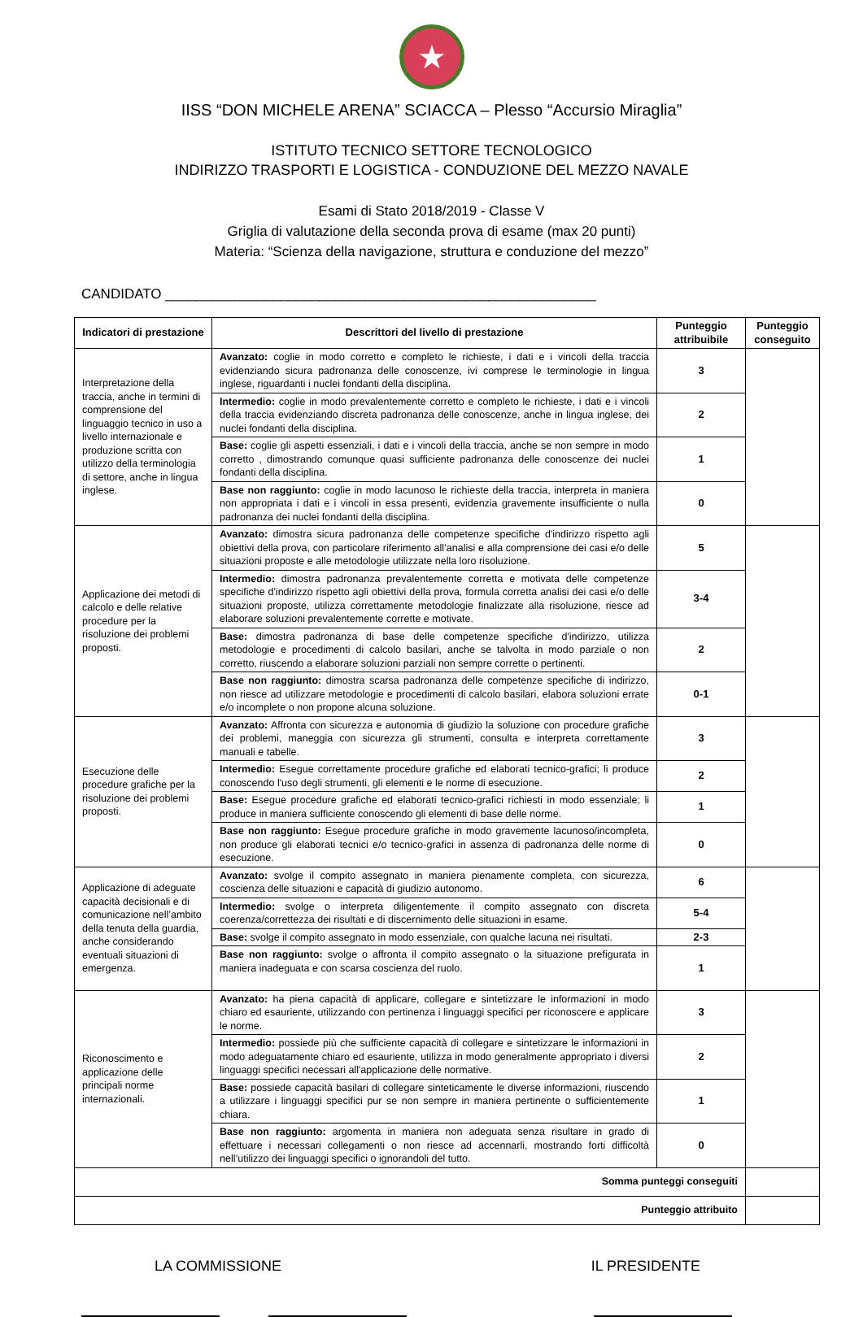★
IISS “DON MICHELE ARENA” SCIACCA – Plesso “Accursio Miraglia”
ISTITUTO TECNICO SETTORE TECNOLOGICO
INDIRIZZO TRASPORTI E LOGISTICA - CONDUZIONE DEL MEZZO NAVALE
Esami di Stato 2018/2019 - Classe V
Griglia di valutazione della seconda prova di esame (max 20 punti)
Materia: “Scienza della navigazione, struttura e conduzione del mezzo”
CANDIDATO ________________________________________________________
| Indicatori di prestazione | Descrittori del livello di prestazione | Punteggio attribuibile | Punteggio conseguito |
| --- | --- | --- | --- |
| Interpretazione della traccia, anche in termini di comprensione del linguaggio tecnico in uso a livello internazionale e produzione scritta con utilizzo della terminologia di settore, anche in lingua inglese. | Avanzato: coglie in modo corretto e completo le richieste, i dati e i vincoli della traccia evidenziando sicura padronanza delle conoscenze, ivi comprese le terminologie in lingua inglese, riguardanti i nuclei fondanti della disciplina. | 3 | |
| | Intermedio: coglie in modo prevalentemente corretto e completo le richieste, i dati e i vincoli della traccia evidenziando discreta padronanza delle conoscenze, anche in lingua inglese, dei nuclei fondanti della disciplina. | 2 | |
| | Base: coglie gli aspetti essenziali, i dati e i vincoli della traccia, anche se non sempre in modo corretto , dimostrando comunque quasi sufficiente padronanza delle conoscenze dei nuclei fondanti della disciplina. | 1 | |
| | Base non raggiunto: coglie in modo lacunoso le richieste della traccia, interpreta in maniera non appropriata i dati e i vincoli in essa presenti, evidenzia gravemente insufficiente o nulla padronanza dei nuclei fondanti della disciplina. | 0 | |
| Applicazione dei metodi di calcolo e delle relative procedure per la risoluzione dei problemi proposti. | Avanzato: dimostra sicura padronanza delle competenze specifiche d'indirizzo rispetto agli obiettivi della prova, con particolare riferimento all’analisi e alla comprensione dei casi e/o delle situazioni proposte e alle metodologie utilizzate nella loro risoluzione. | 5 | |
| | Intermedio: dimostra padronanza prevalentemente corretta e motivata delle competenze specifiche d'indirizzo rispetto agli obiettivi della prova, formula corretta analisi dei casi e/o delle situazioni proposte, utilizza correttamente metodologie finalizzate alla risoluzione, riesce ad elaborare soluzioni prevalentemente corrette e motivate. | 3-4 | |
| | Base: dimostra padronanza di base delle competenze specifiche d'indirizzo, utilizza metodologie e procedimenti di calcolo basilari, anche se talvolta in modo parziale o non corretto, riuscendo a elaborare soluzioni parziali non sempre corrette o pertinenti. | 2 | |
| | Base non raggiunto: dimostra scarsa padronanza delle competenze specifiche di indirizzo, non riesce ad utilizzare metodologie e procedimenti di calcolo basilari, elabora soluzioni errate e/o incomplete o non propone alcuna soluzione. | 0-1 | |
| Esecuzione delle procedure grafiche per la risoluzione dei problemi proposti. | Avanzato: Affronta con sicurezza e autonomia di giudizio la soluzione con procedure grafiche dei problemi, maneggia con sicurezza gli strumenti, consulta e interpreta correttamente manuali e tabelle. | 3 | |
| | Intermedio: Esegue correttamente procedure grafiche ed elaborati tecnico-grafici; li produce conoscendo l'uso degli strumenti, gli elementi e le norme di esecuzione. | 2 | |
| | Base: Esegue procedure grafiche ed elaborati tecnico-grafici richiesti in modo essenziale; li produce in maniera sufficiente conoscendo gli elementi di base delle norme. | 1 | |
| | Base non raggiunto: Esegue procedure grafiche in modo gravemente lacunoso/incompleta, non produce gli elaborati tecnici e/o tecnico-grafici in assenza di padronanza delle norme di esecuzione. | 0 | |
| Applicazione di adeguate capacità decisionali e di comunicazione nell’ambito della tenuta della guardia, anche considerando eventuali situazioni di emergenza. | Avanzato: svolge il compito assegnato in maniera pienamente completa, con sicurezza, coscienza delle situazioni e capacità di giudizio autonomo. | 6 | |
| | Intermedio: svolge o interpreta diligentemente il compito assegnato con discreta coerenza/correttezza dei risultati e di discernimento delle situazioni in esame. | 5-4 | |
| | Base: svolge il compito assegnato in modo essenziale, con qualche lacuna nei risultati. | 2-3 | |
| | Base non raggiunto: svolge o affronta il compito assegnato o la situazione prefigurata in maniera inadeguata e con scarsa coscienza del ruolo. | 1 | |
| Riconoscimento e applicazione delle principali norme internazionali. | Avanzato: ha piena capacità di applicare, collegare e sintetizzare le informazioni in modo chiaro ed esauriente, utilizzando con pertinenza i linguaggi specifici per riconoscere e applicare le norme. | 3 | |
| | Intermedio: possiede più che sufficiente capacità di collegare e sintetizzare le informazioni in modo adeguatamente chiaro ed esauriente, utilizza in modo generalmente appropriato i diversi linguaggi specifici necessari all'applicazione delle normative. | 2 | |
| | Base: possiede capacità basilari di collegare sinteticamente le diverse informazioni, riuscendo a utilizzare i linguaggi specifici pur se non sempre in maniera pertinente o sufficientemente chiara. | 1 | |
| | Base non raggiunto: argomenta in maniera non adeguata senza risultare in grado di effettuare i necessari collegamenti o non riesce ad accennarli, mostrando forti difficoltà nell’utilizzo dei linguaggi specifici o ignorandoli del tutto. | 0 | |
| Somma punteggi conseguiti | | | |
| Punteggio attribuito | | | |
LA COMMISSIONE IL PRESIDENTE